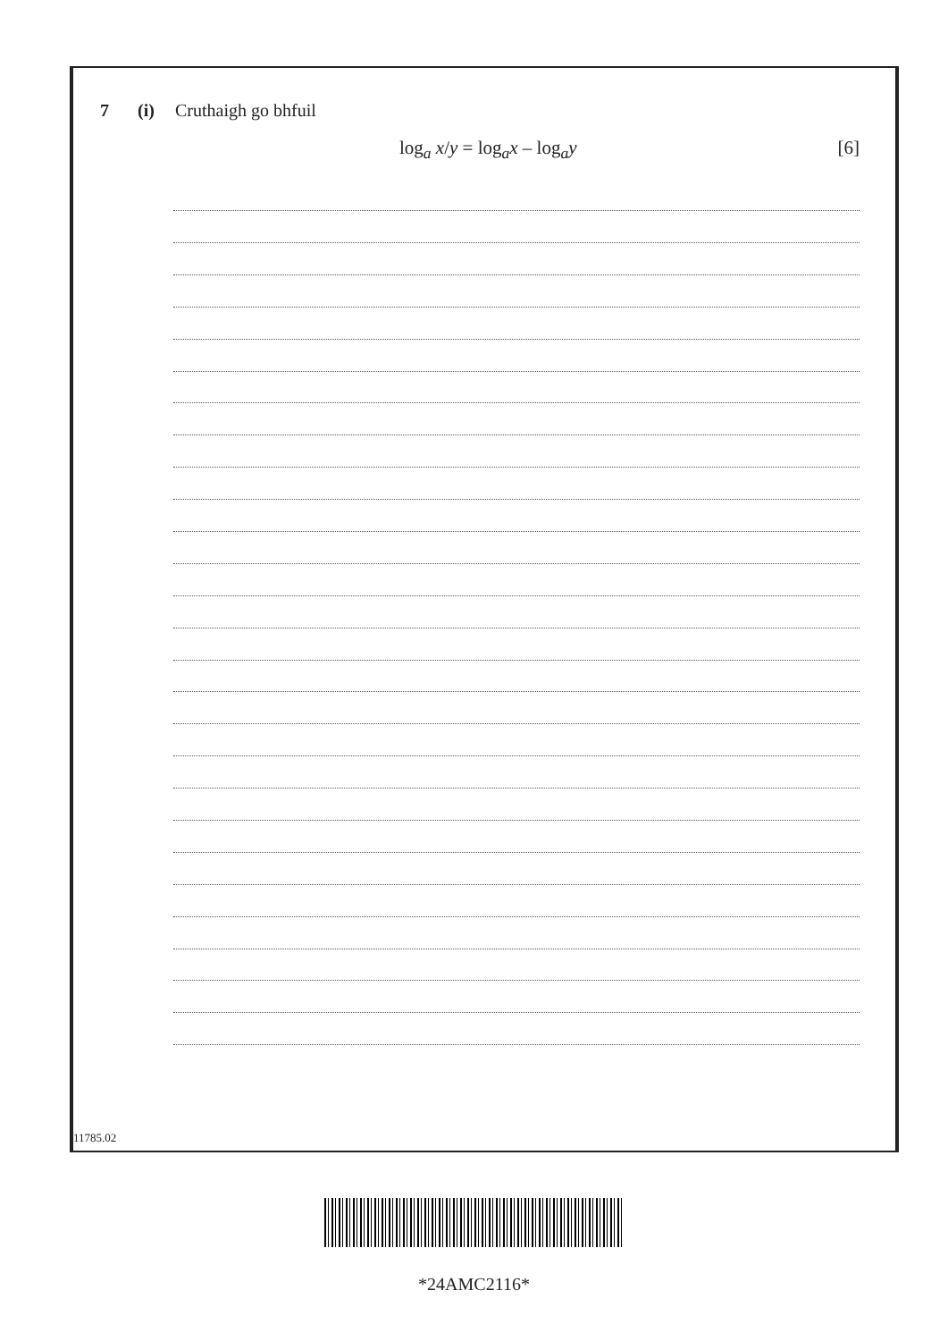7 (i) Cruthaigh go bhfuil
log<sub>a</sub> x/y = log<sub>a</sub>x – log<sub>a</sub>y [6]
11785.02
*24AMC2116*